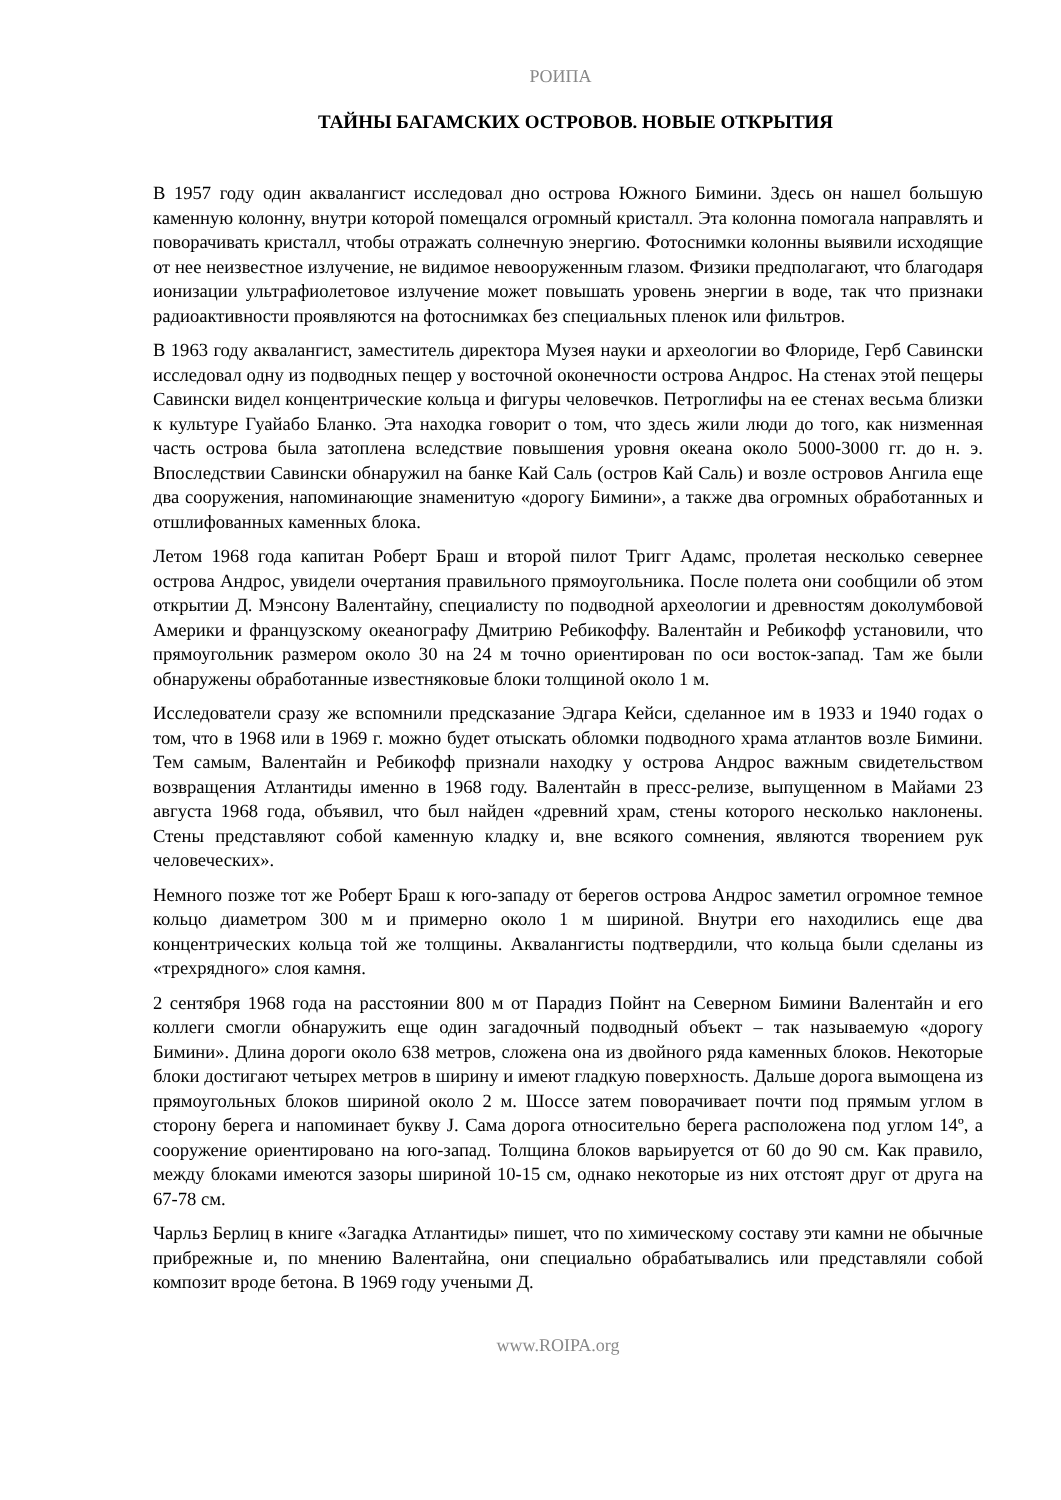РОИПА
ТАЙНЫ БАГАМСКИХ ОСТРОВОВ. НОВЫЕ ОТКРЫТИЯ
В 1957 году один аквалангист исследовал дно острова Южного Бимини. Здесь он нашел большую каменную колонну, внутри которой помещался огромный кристалл. Эта колонна помогала направлять и поворачивать кристалл, чтобы отражать солнечную энергию. Фотоснимки колонны выявили исходящие от нее неизвестное излучение, не видимое невооруженным глазом. Физики предполагают, что благодаря ионизации ультрафиолетовое излучение может повышать уровень энергии в воде, так что признаки радиоактивности проявляются на фотоснимках без специальных пленок или фильтров.
В 1963 году аквалангист, заместитель директора Музея науки и археологии во Флориде, Герб Савински исследовал одну из подводных пещер у восточной оконечности острова Андрос. На стенах этой пещеры Савински видел концентрические кольца и фигуры человечков. Петроглифы на ее стенах весьма близки к культуре Гуайабо Бланко. Эта находка говорит о том, что здесь жили люди до того, как низменная часть острова была затоплена вследствие повышения уровня океана около 5000-3000 гг. до н. э. Впоследствии Савински обнаружил на банке Кай Саль (остров Кай Саль) и возле островов Ангила еще два сооружения, напоминающие знаменитую «дорогу Бимини», а также два огромных обработанных и отшлифованных каменных блока.
Летом 1968 года капитан Роберт Браш и второй пилот Тригг Адамс, пролетая несколько севернее острова Андрос, увидели очертания правильного прямоугольника. После полета они сообщили об этом открытии Д. Мэнсону Валентайну, специалисту по подводной археологии и древностям доколумбовой Америки и французскому океанографу Дмитрию Ребикоффу. Валентайн и Ребикофф установили, что прямоугольник размером около 30 на 24 м точно ориентирован по оси восток-запад. Там же были обнаружены обработанные известняковые блоки толщиной около 1 м.
Исследователи сразу же вспомнили предсказание Эдгара Кейси, сделанное им в 1933 и 1940 годах о том, что в 1968 или в 1969 г. можно будет отыскать обломки подводного храма атлантов возле Бимини. Тем самым, Валентайн и Ребикофф признали находку у острова Андрос важным свидетельством возвращения Атлантиды именно в 1968 году. Валентайн в пресс-релизе, выпущенном в Майами 23 августа 1968 года, объявил, что был найден «древний храм, стены которого несколько наклонены. Стены представляют собой каменную кладку и, вне всякого сомнения, являются творением рук человеческих».
Немного позже тот же Роберт Браш к юго-западу от берегов острова Андрос заметил огромное темное кольцо диаметром 300 м и примерно около 1 м шириной. Внутри его находились еще два концентрических кольца той же толщины. Аквалангисты подтвердили, что кольца были сделаны из «трехрядного» слоя камня.
2 сентября 1968 года на расстоянии 800 м от Парадиз Пойнт на Северном Бимини Валентайн и его коллеги смогли обнаружить еще один загадочный подводный объект – так называемую «дорогу Бимини». Длина дороги около 638 метров, сложена она из двойного ряда каменных блоков. Некоторые блоки достигают четырех метров в ширину и имеют гладкую поверхность. Дальше дорога вымощена из прямоугольных блоков шириной около 2 м. Шоссе затем поворачивает почти под прямым углом в сторону берега и напоминает букву J. Сама дорога относительно берега расположена под углом 14º, а сооружение ориентировано на юго-запад. Толщина блоков варьируется от 60 до 90 см. Как правило, между блоками имеются зазоры шириной 10-15 см, однако некоторые из них отстоят друг от друга на 67-78 см.
Чарльз Берлиц в книге «Загадка Атлантиды» пишет, что по химическому составу эти камни не обычные прибрежные и, по мнению Валентайна, они специально обрабатывались или представляли собой композит вроде бетона. В 1969 году учеными Д.
www.ROIPA.org